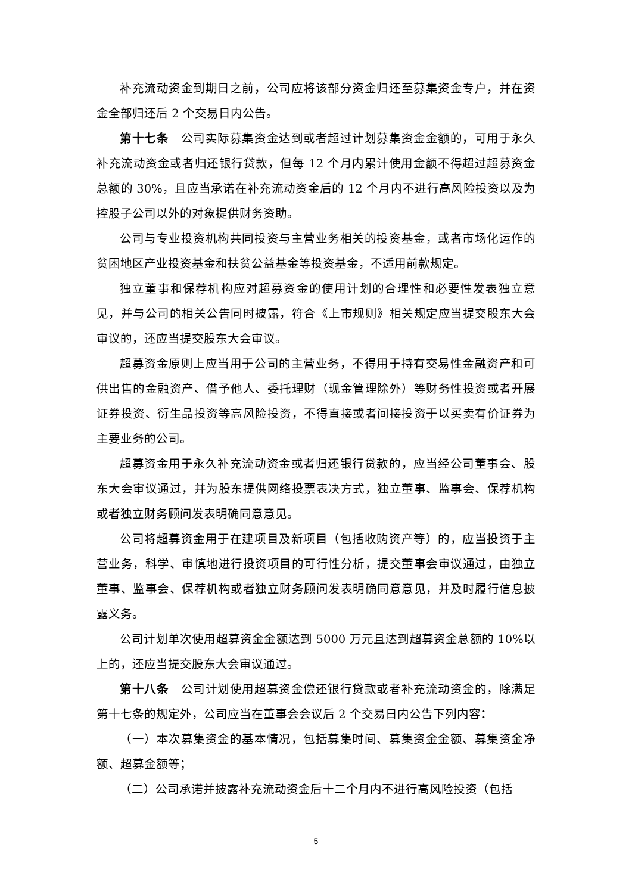补充流动资金到期日之前，公司应将该部分资金归还至募集资金专户，并在资金全部归还后 2 个交易日内公告。
第十七条　公司实际募集资金达到或者超过计划募集资金金额的，可用于永久补充流动资金或者归还银行贷款，但每 12 个月内累计使用金额不得超过超募资金总额的 30%，且应当承诺在补充流动资金后的 12 个月内不进行高风险投资以及为控股子公司以外的对象提供财务资助。
公司与专业投资机构共同投资与主营业务相关的投资基金，或者市场化运作的贫困地区产业投资基金和扶贫公益基金等投资基金，不适用前款规定。
独立董事和保荐机构应对超募资金的使用计划的合理性和必要性发表独立意见，并与公司的相关公告同时披露，符合《上市规则》相关规定应当提交股东大会审议的，还应当提交股东大会审议。
超募资金原则上应当用于公司的主营业务，不得用于持有交易性金融资产和可供出售的金融资产、借予他人、委托理财（现金管理除外）等财务性投资或者开展证券投资、衍生品投资等高风险投资，不得直接或者间接投资于以买卖有价证券为主要业务的公司。
超募资金用于永久补充流动资金或者归还银行贷款的，应当经公司董事会、股东大会审议通过，并为股东提供网络投票表决方式，独立董事、监事会、保荐机构或者独立财务顾问发表明确同意意见。
公司将超募资金用于在建项目及新项目（包括收购资产等）的，应当投资于主营业务，科学、审慎地进行投资项目的可行性分析，提交董事会审议通过，由独立董事、监事会、保荐机构或者独立财务顾问发表明确同意意见，并及时履行信息披露义务。
公司计划单次使用超募资金金额达到 5000 万元且达到超募资金总额的 10%以上的，还应当提交股东大会审议通过。
第十八条　公司计划使用超募资金偿还银行贷款或者补充流动资金的，除满足第十七条的规定外，公司应当在董事会会议后 2 个交易日内公告下列内容：
（一）本次募集资金的基本情况，包括募集时间、募集资金金额、募集资金净额、超募金额等；
（二）公司承诺并披露补充流动资金后十二个月内不进行高风险投资（包括
5